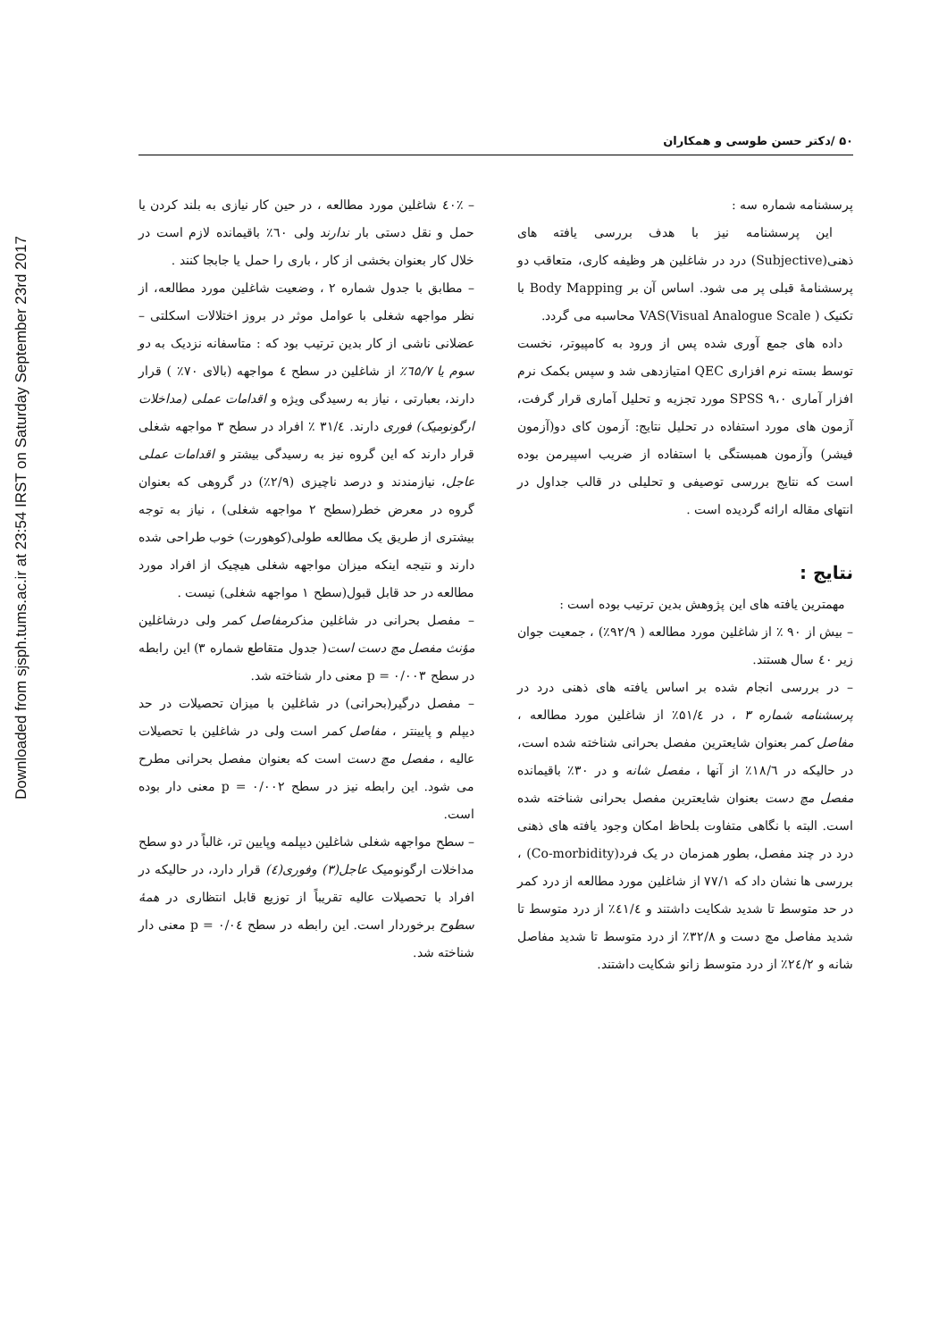Downloaded from sjsph.tums.ac.ir at 23:54 IRST on Saturday September 23rd 2017
۵۰ /دکتر حسن طوسی و همکاران
پرسشنامه شماره سه :
این پرسشنامه نیز با هدف بررسی یافته های ذهنی(Subjective) درد در شاغلین هر وظیفه کاری، متعاقب دو پرسشنامهٔ قبلی پر می شود. اساس آن بر Body Mapping با تکنیک VAS(Visual Analogue Scale ) محاسبه می گردد.
داده های جمع آوری شده پس از ورود به کامپیوتر، نخست توسط بسته نرم افزاری QEC امتیازدهی شد و سپس بکمک نرم افزار آماری SPSS ۹،۰ مورد تجزیه و تحلیل آماری قرار گرفت، آزمون های مورد استفاده در تحلیل نتایج: آزمون کای دو(آزمون فیشر) وآزمون همبستگی با استفاده از ضریب اسپیرمن بوده است که نتایج بررسی توصیفی و تحلیلی در قالب جداول در انتهای مقاله ارائه گردیده است .
نتایج :
مهمترین یافته های این پژوهش بدین ترتیب بوده است :
– بیش از ۹۰ ٪ از شاغلین مورد مطالعه ( ۹۲/۹٪) ، جمعیت جوان زیر ٤۰ سال هستند.
– در بررسی انجام شده بر اساس یافته های ذهنی درد در پرسشنامه شماره ۳ ، در ۵۱/٤٪ از شاغلین مورد مطالعه ، مفاصل کمر بعنوان شایعترین مفصل بحرانی شناخته شده است، در حالیکه در ۱۸/٦٪ از آنها ، مفصل شانه و در ۳۰٪ باقیمانده مفصل مچ دست بعنوان شایعترین مفصل بحرانی شناخته شده است. البته با نگاهی متفاوت بلحاظ امکان وجود یافته های ذهنی درد در چند مفصل، بطور همزمان در یک فرد(Co-morbidity) ، بررسی ها نشان داد که ۷۷/۱ از شاغلین مورد مطالعه از درد کمر در حد متوسط تا شدید شکایت داشتند و ٤۱/٤٪ از درد متوسط تا شدید مفاصل مچ دست و ۳۲/۸٪ از درد متوسط تا شدید مفاصل شانه و ۲٤/۲٪ از درد متوسط زانو شکایت داشتند.
– ٤۰٪ شاغلین مورد مطالعه ، در حین کار نیازی به بلند کردن یا حمل و نقل دستی بار ندارند ولی ٦۰٪ باقیمانده لازم است در خلال کار بعنوان بخشی از کار ، باری را حمل یا جابجا کنند .
– مطابق با جدول شماره ۲ ، وضعیت شاغلین مورد مطالعه، از نظر مواجهه شغلی با عوامل موثر در بروز اختلالات اسکلتی – عضلانی ناشی از کار بدین ترتیب بود که : متاسفانه نزدیک به دو سوم یا ٦۵/۷٪ از شاغلین در سطح ٤ مواجهه (بالای ۷۰٪ ) قرار دارند، بعبارتی ، نیاز به رسیدگی ویژه و اقدامات عملی (مداخلات ارگونومیک) فوری دارند. ۳۱/٤ ٪ افراد در سطح ۳ مواجهه شغلی قرار دارند که این گروه نیز به رسیدگی بیشتر و اقدامات عملی عاجل، نیازمندند و درصد ناچیزی (۲/۹٪) در گروهی که بعنوان گروه در معرض خطر(سطح ۲ مواجهه شغلی) ، نیاز به توجه بیشتری از طریق یک مطالعه طولی(کوهورت) خوب طراحی شده دارند و نتیجه اینکه میزان مواجهه شغلی هیچیک از افراد مورد مطالعه در حد قابل قبول(سطح ۱ مواجهه شغلی) نیست .
– مفصل بحرانی در شاغلین مذکرمفاصل کمر ولی درشاغلین مؤنث مفصل مچ دست است( جدول متقاطع شماره ۳) این رابطه در سطح p = ۰/۰۰۳ معنی دار شناخته شد.
– مفصل درگیر(بحرانی) در شاغلین با میزان تحصیلات در حد دیپلم و پایینتر ، مفاصل کمر است ولی در شاغلین با تحصیلات عالیه ، مفصل مچ دست است که بعنوان مفصل بحرانی مطرح می شود. این رابطه نیز در سطح p = ۰/۰۰۲ معنی دار بوده است.
– سطح مواجهه شغلی شاغلین دیپلمه وپایین تر، غالباً در دو سطح مداخلات ارگونومیک عاجل(۳) وفوری(٤) قرار دارد، در حالیکه در افراد با تحصیلات عالیه تقریباً از توزیع قابل انتظاری در همهٔ سطوح برخوردار است. این رابطه در سطح p = ۰/۰٤ معنی دار شناخته شد.